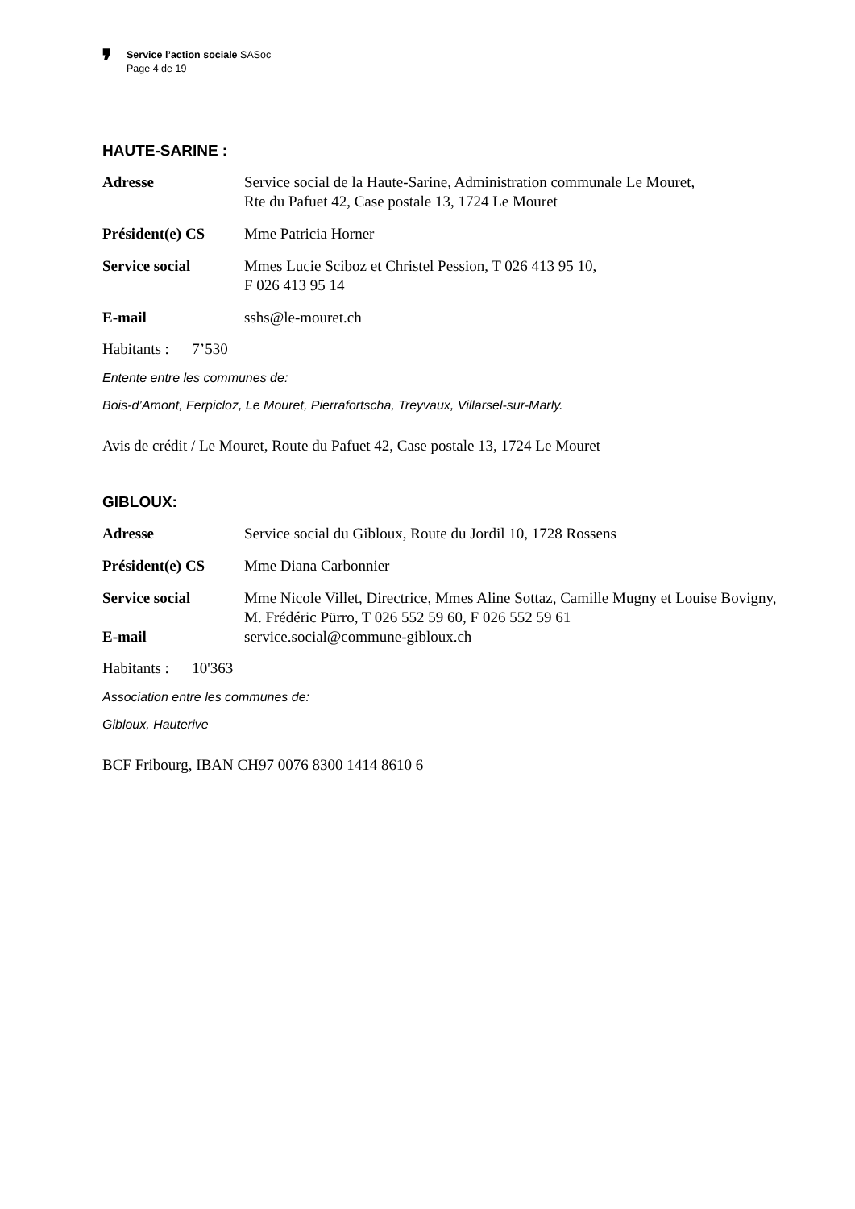❜
Service l’action sociale SASoc
Page 4 de 19
HAUTE-SARINE :
Adresse Service social de la Haute-Sarine, Administration communale Le Mouret,
Rte du Pafuet 42, Case postale 13, 1724 Le Mouret
Président(e) CS Mme Patricia Horner
Service social Mmes Lucie Sciboz et Christel Pession, T 026 413 95 10,
F 026 413 95 14
E-mail sshs@le-mouret.ch
Habitants : 7’530
Entente entre les communes de:
Bois-d’Amont, Ferpicloz, Le Mouret, Pierrafortscha, Treyvaux, Villarsel-sur-Marly.
Avis de crédit / Le Mouret, Route du Pafuet 42, Case postale 13, 1724 Le Mouret
GIBLOUX:
Adresse Service social du Gibloux, Route du Jordil 10, 1728 Rossens
Président(e) CS Mme Diana Carbonnier
Service social Mme Nicole Villet, Directrice, Mmes Aline Sottaz, Camille Mugny et Louise Bovigny, M. Frédéric Pürro, T 026 552 59 60, F 026 552 59 61
E-mail service.social@commune-gibloux.ch
Habitants : 10'363
Association entre les communes de:
Gibloux, Hauterive
BCF Fribourg, IBAN CH97 0076 8300 1414 8610 6